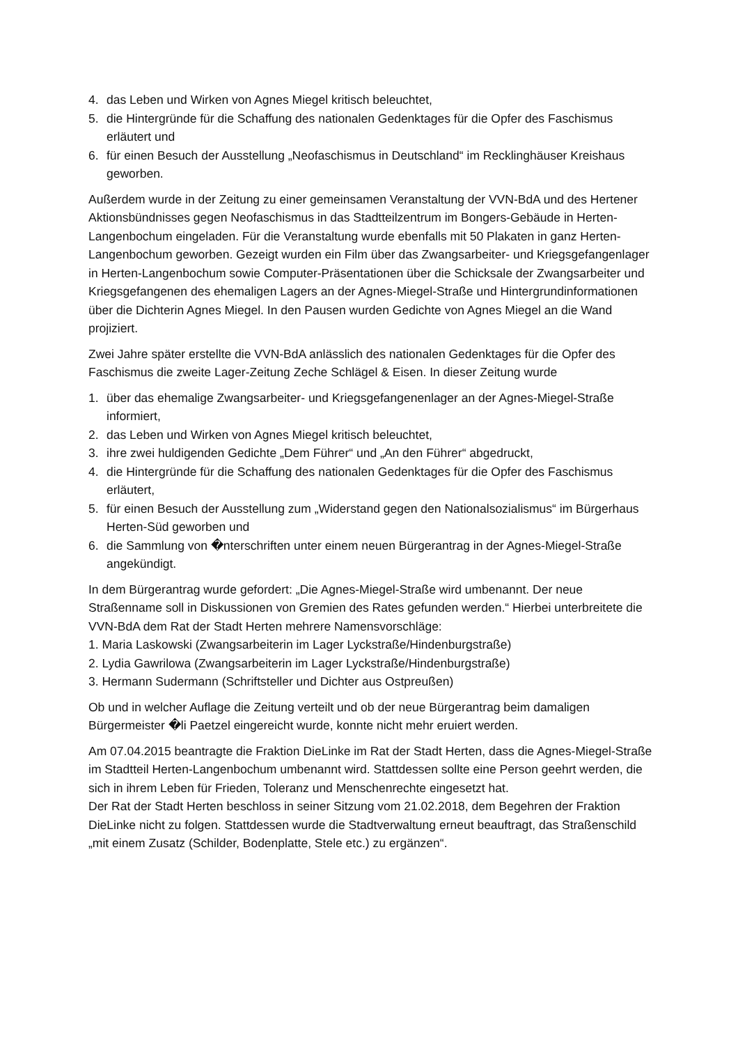4. das Leben und Wirken von Agnes Miegel kritisch beleuchtet,
5. die Hintergründe für die Schaffung des nationalen Gedenktages für die Opfer des Faschismus erläutert und
6. für einen Besuch der Ausstellung „Neofaschismus in Deutschland“ im Recklinghäuser Kreishaus geworben.
Außerdem wurde in der Zeitung zu einer gemeinsamen Veranstaltung der VVN-BdA und des Hertener Aktionsbündnisses gegen Neofaschismus in das Stadtteilzentrum im Bongers-Gebäude in Herten-Langenbochum eingeladen. Für die Veranstaltung wurde ebenfalls mit 50 Plakaten in ganz Herten-Langenbochum geworben. Gezeigt wurden ein Film über das Zwangsarbeiter- und Kriegsgefangenlager in Herten-Langenbochum sowie Computer-Präsentationen über die Schicksale der Zwangsarbeiter und Kriegsgefangenen des ehemaligen Lagers an der Agnes-Miegel-Straße und Hintergrundinformationen über die Dichterin Agnes Miegel. In den Pausen wurden Gedichte von Agnes Miegel an die Wand projiziert.
Zwei Jahre später erstellte die VVN-BdA anlässlich des nationalen Gedenktages für die Opfer des Faschismus die zweite Lager-Zeitung Zeche Schlägel & Eisen. In dieser Zeitung wurde
1. über das ehemalige Zwangsarbeiter- und Kriegsgefangenenlager an der Agnes-Miegel-Straße informiert,
2. das Leben und Wirken von Agnes Miegel kritisch beleuchtet,
3. ihre zwei huldigenden Gedichte „Dem Führer“ und „An den Führer“ abgedruckt,
4. die Hintergründe für die Schaffung des nationalen Gedenktages für die Opfer des Faschismus erläutert,
5. für einen Besuch der Ausstellung zum „Widerstand gegen den Nationalsozialismus“ im Bürgerhaus Herten-Süd geworben und
6. die Sammlung von �nterschriften unter einem neuen Bürgerantrag in der Agnes-Miegel-Straße angekündigt.
In dem Bürgerantrag wurde gefordert: „Die Agnes-Miegel-Straße wird umbenannt. Der neue Straßenname soll in Diskussionen von Gremien des Rates gefunden werden.“ Hierbei unterbreitete die VVN-BdA dem Rat der Stadt Herten mehrere Namensvorschläge:
1. Maria Laskowski (Zwangsarbeiterin im Lager Lyckstraße/Hindenburgstraße)
2. Lydia Gawrilowa (Zwangsarbeiterin im Lager Lyckstraße/Hindenburgstraße)
3. Hermann Sudermann (Schriftsteller und Dichter aus Ostpreußen)
Ob und in welcher Auflage die Zeitung verteilt und ob der neue Bürgerantrag beim damaligen Bürgermeister �li Paetzel eingereicht wurde, konnte nicht mehr eruiert werden.
Am 07.04.2015 beantragte die Fraktion DieLinke im Rat der Stadt Herten, dass die Agnes-Miegel-Straße im Stadtteil Herten-Langenbochum umbenannt wird. Stattdessen sollte eine Person geehrt werden, die sich in ihrem Leben für Frieden, Toleranz und Menschenrechte eingesetzt hat.
Der Rat der Stadt Herten beschloss in seiner Sitzung vom 21.02.2018, dem Begehren der Fraktion DieLinke nicht zu folgen. Stattdessen wurde die Stadtverwaltung erneut beauftragt, das Straßenschild „mit einem Zusatz (Schilder, Bodenplatte, Stele etc.) zu ergänzen“.